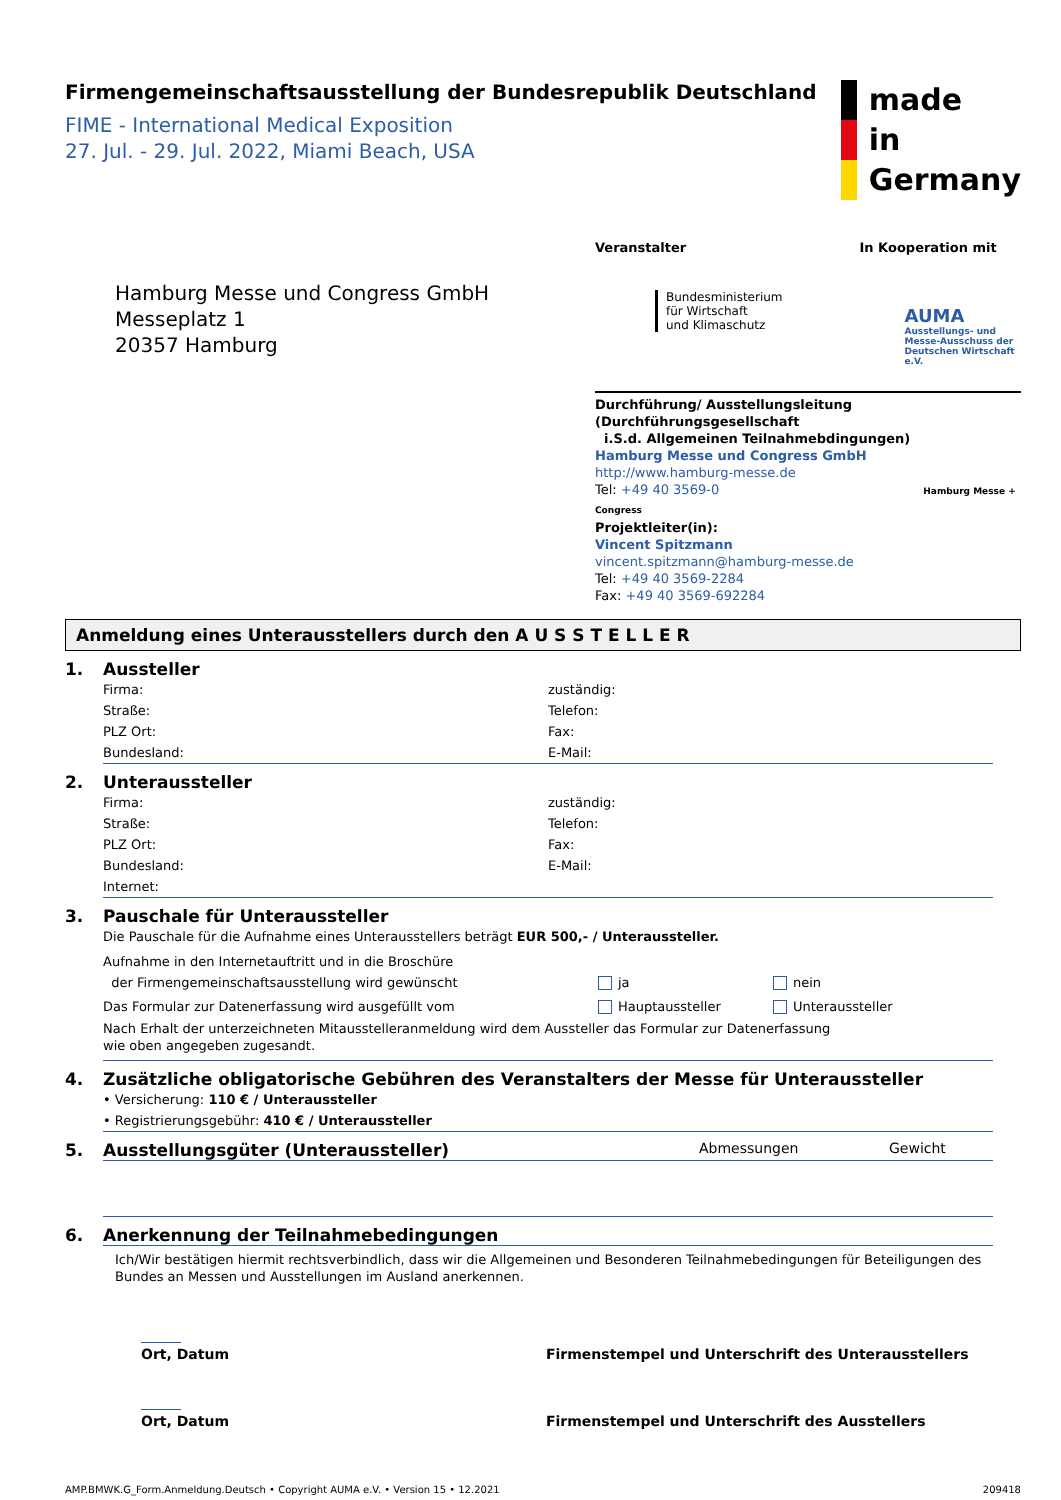Firmengemeinschaftsausstellung der Bundesrepublik Deutschland
FIME - International Medical Exposition
27. Jul. - 29. Jul. 2022, Miami Beach, USA
made
in
Germany
Hamburg Messe und Congress GmbH
Messeplatz 1
20357 Hamburg
Veranstalter
Bundesministerium
für Wirtschaft
und Klimaschutz
In Kooperation mit
AUMA
Ausstellungs- und
Messe-Ausschuss der
Deutschen Wirtschaft e.V.
Durchführung/ Ausstellungsleitung (Durchführungsgesellschaft
i.S.d. Allgemeinen Teilnahmebdingungen)
Hamburg Messe und Congress GmbH
http://www.hamburg-messe.de
Tel: +49 40 3569-0 Hamburg Messe + Congress
Projektleiter(in):
Vincent Spitzmann
vincent.spitzmann@hamburg-messe.de
Tel: +49 40 3569-2284
Fax: +49 40 3569-692284
Anmeldung eines Unterausstellers durch den A U S S T E L L E R
1. Aussteller
Firma:
Straße:
PLZ Ort:
Bundesland:
zuständig:
Telefon:
Fax:
E-Mail:
2. Unteraussteller
Firma:
Straße:
PLZ Ort:
Bundesland:
Internet:
zuständig:
Telefon:
Fax:
E-Mail:
3. Pauschale für Unteraussteller
Die Pauschale für die Aufnahme eines Unterausstellers beträgt EUR 500,- / Unteraussteller.
Aufnahme in den Internetauftritt und in die Broschüre
der Firmengemeinschaftsausstellung wird gewünscht
ja nein
Das Formular zur Datenerfassung wird ausgefüllt vom Hauptaussteller Unteraussteller
Nach Erhalt der unterzeichneten Mitausstelleranmeldung wird dem Aussteller das Formular zur Datenerfassung
wie oben angegeben zugesandt.
4. Zusätzliche obligatorische Gebühren des Veranstalters der Messe für Unteraussteller
• Versicherung: 110 € / Unteraussteller
• Registrierungsgebühr: 410 € / Unteraussteller
5. Ausstellungsgüter (Unteraussteller) Abmessungen Gewicht
6. Anerkennung der Teilnahmebedingungen
Ich/Wir bestätigen hiermit rechtsverbindlich, dass wir die Allgemeinen und Besonderen Teilnahmebedingungen für Beteiligungen des Bundes an Messen und Ausstellungen im Ausland anerkennen.
Ort, Datum
Firmenstempel und Unterschrift des Unterausstellers
Ort, Datum
Firmenstempel und Unterschrift des Ausstellers
AMP.BMWK.G_Form.Anmeldung.Deutsch • Copyright AUMA e.V. • Version 15 • 12.2021
209418